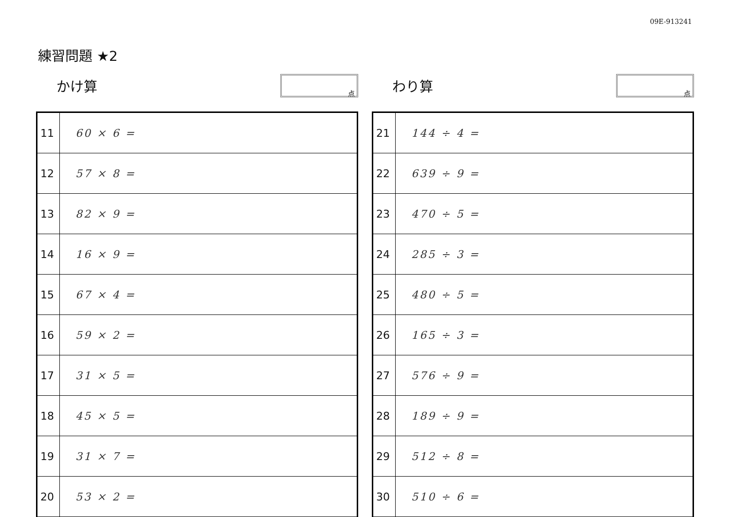09E-913241
練習問題 ★2
かけ算
点
| 11 | 60 × 6 = |
| 12 | 57 × 8 = |
| 13 | 82 × 9 = |
| 14 | 16 × 9 = |
| 15 | 67 × 4 = |
| 16 | 59 × 2 = |
| 17 | 31 × 5 = |
| 18 | 45 × 5 = |
| 19 | 31 × 7 = |
| 20 | 53 × 2 = |
わり算
点
| 21 | 144 ÷ 4 = |
| 22 | 639 ÷ 9 = |
| 23 | 470 ÷ 5 = |
| 24 | 285 ÷ 3 = |
| 25 | 480 ÷ 5 = |
| 26 | 165 ÷ 3 = |
| 27 | 576 ÷ 9 = |
| 28 | 189 ÷ 9 = |
| 29 | 512 ÷ 8 = |
| 30 | 510 ÷ 6 = |